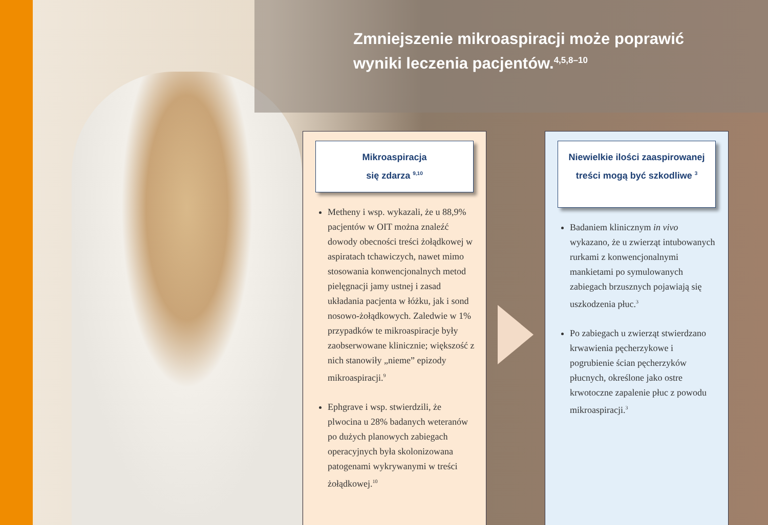Zmniejszenie mikroaspiracji może poprawić
wyniki leczenia pacjentów.<sup>4,5,8–10</sup>
Mikroaspiracja
się zdarza <sup>9,10</sup>
Metheny i wsp. wykazali, że u 88,9% pacjentów w OIT można znaleźć dowody obecności treści żołądkowej w aspiratach tchawiczych, nawet mimo stosowania konwencjonalnych metod pielęgnacji jamy ustnej i zasad układania pacjenta w łóżku, jak i sond nosowo-żołądkowych. Zaledwie w 1% przypadków te mikroaspiracje były zaobserwowane klinicznie; większość z nich stanowiły „nieme” epizody mikroaspiracji.<sup>9</sup>
Ephgrave i wsp. stwierdzili, że plwocina u 28% badanych weteranów po dużych planowych zabiegach operacyjnych była skolonizowana patogenami wykrywanymi w treści żołądkowej.<sup>10</sup>
Niewielkie ilości zaaspirowanej
treści mogą być szkodliwe <sup>3</sup>
Badaniem klinicznym in vivo wykazano, że u zwierząt intubowanych rurkami z konwencjonalnymi mankietami po symulowanych zabiegach brzusznych pojawiają się uszkodzenia płuc.<sup>3</sup>
Po zabiegach u zwierząt stwierdzano krwawienia pęcherzykowe i pogrubienie ścian pęcherzyków płucnych, określone jako ostre krwotoczne zapalenie płuc z powodu mikroaspiracji.<sup>3</sup>